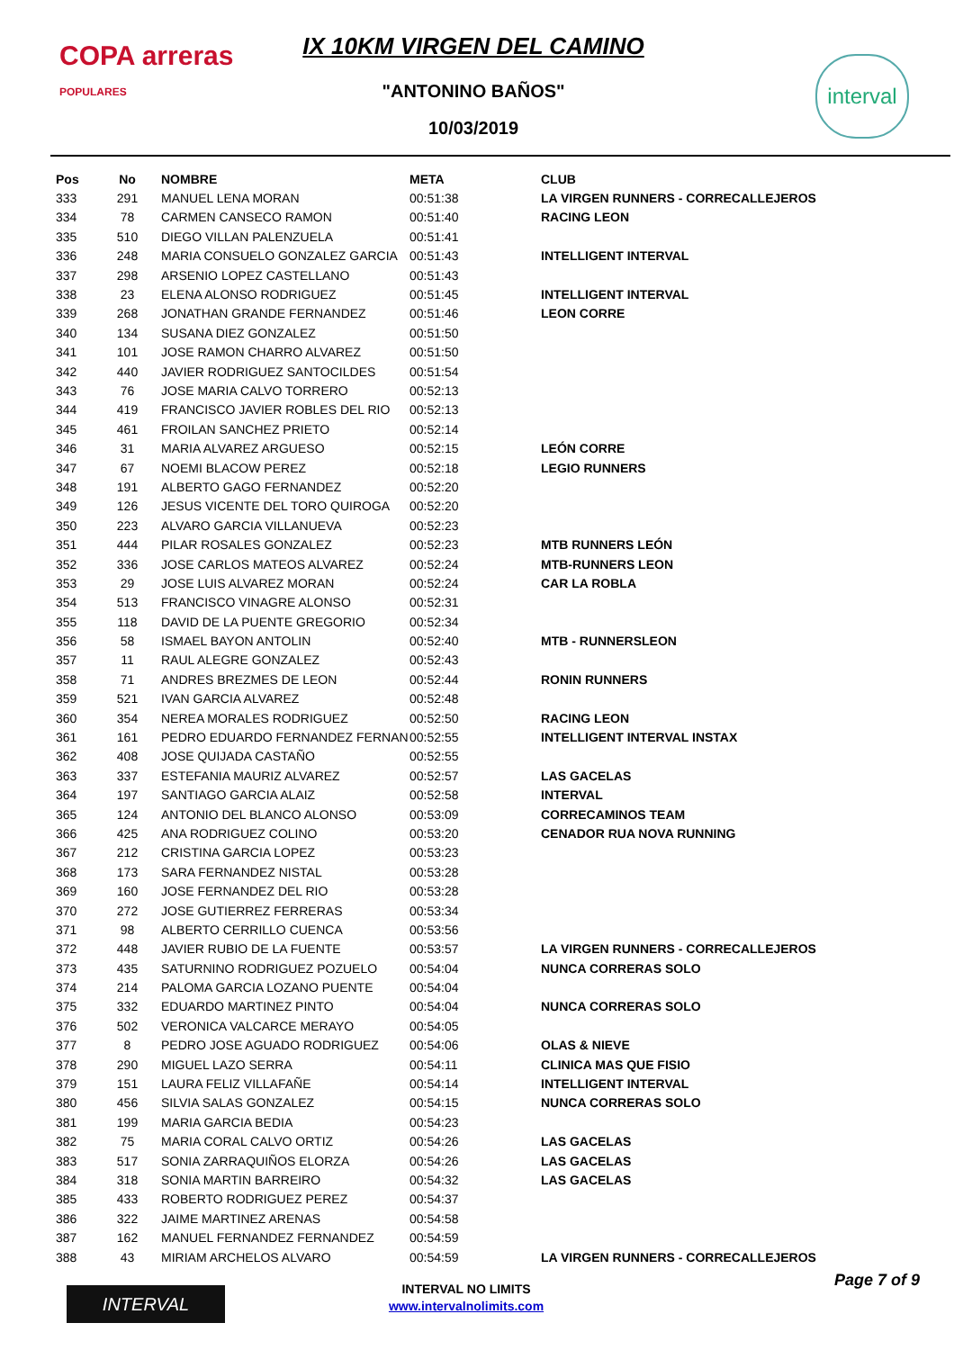COPA arreras
POPULARES
IX 10KM VIRGEN DEL CAMINO
"ANTONINO BAÑOS"
10/03/2019
interval
| Pos | No | NOMBRE | META | CLUB |
| --- | --- | --- | --- | --- |
| 333 | 291 | MANUEL LENA MORAN | 00:51:38 | LA VIRGEN RUNNERS - CORRECALLEJEROS |
| 334 | 78 | CARMEN CANSECO RAMON | 00:51:40 | RACING LEON |
| 335 | 510 | DIEGO VILLAN PALENZUELA | 00:51:41 | |
| 336 | 248 | MARIA CONSUELO GONZALEZ GARCIA | 00:51:43 | INTELLIGENT INTERVAL |
| 337 | 298 | ARSENIO LOPEZ CASTELLANO | 00:51:43 | |
| 338 | 23 | ELENA ALONSO RODRIGUEZ | 00:51:45 | INTELLIGENT INTERVAL |
| 339 | 268 | JONATHAN GRANDE FERNANDEZ | 00:51:46 | LEON CORRE |
| 340 | 134 | SUSANA DIEZ GONZALEZ | 00:51:50 | |
| 341 | 101 | JOSE RAMON CHARRO ALVAREZ | 00:51:50 | |
| 342 | 440 | JAVIER RODRIGUEZ SANTOCILDES | 00:51:54 | |
| 343 | 76 | JOSE MARIA CALVO TORRERO | 00:52:13 | |
| 344 | 419 | FRANCISCO JAVIER ROBLES DEL RIO | 00:52:13 | |
| 345 | 461 | FROILAN SANCHEZ PRIETO | 00:52:14 | |
| 346 | 31 | MARIA ALVAREZ ARGUESO | 00:52:15 | LEÓN CORRE |
| 347 | 67 | NOEMI BLACOW PEREZ | 00:52:18 | LEGIO RUNNERS |
| 348 | 191 | ALBERTO GAGO FERNANDEZ | 00:52:20 | |
| 349 | 126 | JESUS VICENTE DEL TORO QUIROGA | 00:52:20 | |
| 350 | 223 | ALVARO GARCIA VILLANUEVA | 00:52:23 | |
| 351 | 444 | PILAR ROSALES GONZALEZ | 00:52:23 | MTB RUNNERS LEÓN |
| 352 | 336 | JOSE CARLOS MATEOS ALVAREZ | 00:52:24 | MTB-RUNNERS LEON |
| 353 | 29 | JOSE LUIS ALVAREZ MORAN | 00:52:24 | CAR LA ROBLA |
| 354 | 513 | FRANCISCO VINAGRE ALONSO | 00:52:31 | |
| 355 | 118 | DAVID DE LA PUENTE GREGORIO | 00:52:34 | |
| 356 | 58 | ISMAEL BAYON ANTOLIN | 00:52:40 | MTB - RUNNERSLEON |
| 357 | 11 | RAUL ALEGRE GONZALEZ | 00:52:43 | |
| 358 | 71 | ANDRES BREZMES DE LEON | 00:52:44 | RONIN RUNNERS |
| 359 | 521 | IVAN GARCIA ALVAREZ | 00:52:48 | |
| 360 | 354 | NEREA MORALES RODRIGUEZ | 00:52:50 | RACING LEON |
| 361 | 161 | PEDRO EDUARDO FERNANDEZ FERNAN | 00:52:55 | INTELLIGENT INTERVAL INSTAX |
| 362 | 408 | JOSE QUIJADA CASTAÑO | 00:52:55 | |
| 363 | 337 | ESTEFANIA MAURIZ ALVAREZ | 00:52:57 | LAS GACELAS |
| 364 | 197 | SANTIAGO GARCIA ALAIZ | 00:52:58 | INTERVAL |
| 365 | 124 | ANTONIO DEL BLANCO ALONSO | 00:53:09 | CORRECAMINOS TEAM |
| 366 | 425 | ANA RODRIGUEZ COLINO | 00:53:20 | CENADOR RUA NOVA RUNNING |
| 367 | 212 | CRISTINA GARCIA LOPEZ | 00:53:23 | |
| 368 | 173 | SARA FERNANDEZ NISTAL | 00:53:28 | |
| 369 | 160 | JOSE FERNANDEZ DEL RIO | 00:53:28 | |
| 370 | 272 | JOSE GUTIERREZ FERRERAS | 00:53:34 | |
| 371 | 98 | ALBERTO CERRILLO CUENCA | 00:53:56 | |
| 372 | 448 | JAVIER RUBIO DE LA FUENTE | 00:53:57 | LA VIRGEN RUNNERS - CORRECALLEJEROS |
| 373 | 435 | SATURNINO RODRIGUEZ POZUELO | 00:54:04 | NUNCA CORRERAS SOLO |
| 374 | 214 | PALOMA GARCIA LOZANO PUENTE | 00:54:04 | |
| 375 | 332 | EDUARDO MARTINEZ PINTO | 00:54:04 | NUNCA CORRERAS SOLO |
| 376 | 502 | VERONICA VALCARCE MERAYO | 00:54:05 | |
| 377 | 8 | PEDRO JOSE AGUADO RODRIGUEZ | 00:54:06 | OLAS & NIEVE |
| 378 | 290 | MIGUEL LAZO SERRA | 00:54:11 | CLINICA MAS QUE FISIO |
| 379 | 151 | LAURA FELIZ VILLAFAÑE | 00:54:14 | INTELLIGENT INTERVAL |
| 380 | 456 | SILVIA SALAS GONZALEZ | 00:54:15 | NUNCA CORRERAS SOLO |
| 381 | 199 | MARIA GARCIA BEDIA | 00:54:23 | |
| 382 | 75 | MARIA CORAL CALVO ORTIZ | 00:54:26 | LAS GACELAS |
| 383 | 517 | SONIA ZARRAQUIÑOS ELORZA | 00:54:26 | LAS GACELAS |
| 384 | 318 | SONIA MARTIN BARREIRO | 00:54:32 | LAS GACELAS |
| 385 | 433 | ROBERTO RODRIGUEZ PEREZ | 00:54:37 | |
| 386 | 322 | JAIME MARTINEZ ARENAS | 00:54:58 | |
| 387 | 162 | MANUEL FERNANDEZ FERNANDEZ | 00:54:59 | |
| 388 | 43 | MIRIAM ARCHELOS ALVARO | 00:54:59 | LA VIRGEN RUNNERS - CORRECALLEJEROS |
INTERVAL
INTERVAL NO LIMITS
www.intervalnolimits.com
Page 7 of 9